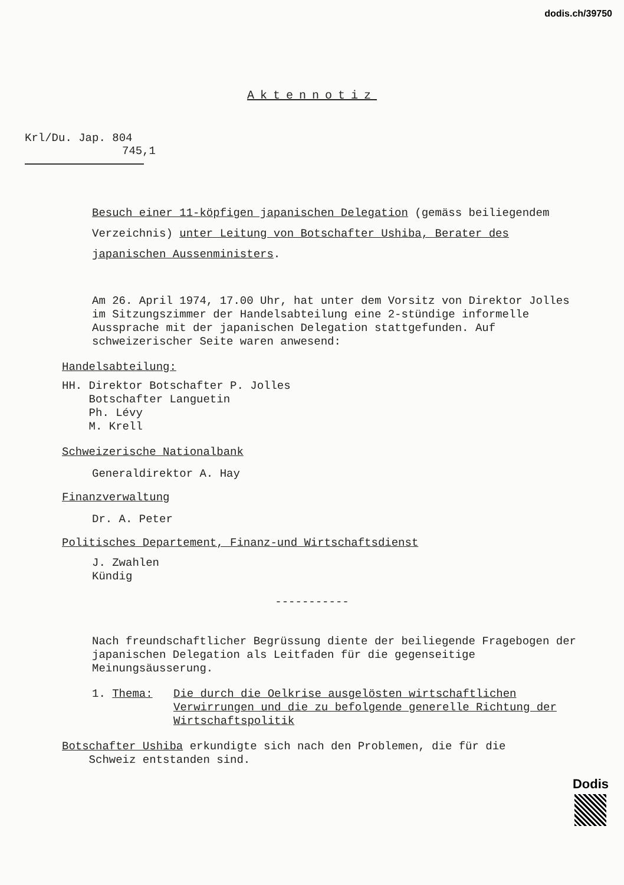dodis.ch/39750
Aktennotiz
Krl/Du. Jap. 804
745,1
Besuch einer 11-köpfigen japanischen Delegation (gemäss beiliegendem Verzeichnis) unter Leitung von Botschafter Ushiba, Berater des japanischen Aussenministers.
Am 26. April 1974, 17.00 Uhr, hat unter dem Vorsitz von Direktor Jolles im Sitzungszimmer der Handelsabteilung eine 2-stündige informelle Aussprache mit der japanischen Delegation stattgefunden. Auf schweizerischer Seite waren anwesend:
Handelsabteilung:
HH. Direktor Botschafter P. Jolles
Botschafter Languetin
Ph. Lévy
M. Krell
Schweizerische Nationalbank
Generaldirektor A. Hay
Finanzverwaltung
Dr. A. Peter
Politisches Departement, Finanz-und Wirtschaftsdienst
J. Zwahlen
Kündig
-----------
Nach freundschaftlicher Begrüssung diente der beiliegende Fragebogen der japanischen Delegation als Leitfaden für die gegenseitige Meinungsäusserung.
1. Thema: Die durch die Oelkrise ausgelösten wirtschaftlichen Verwirrungen und die zu befolgende generelle Richtung der Wirtschaftspolitik
Botschafter Ushiba erkundigte sich nach den Problemen, die für die
Schweiz entstanden sind.
Dodis